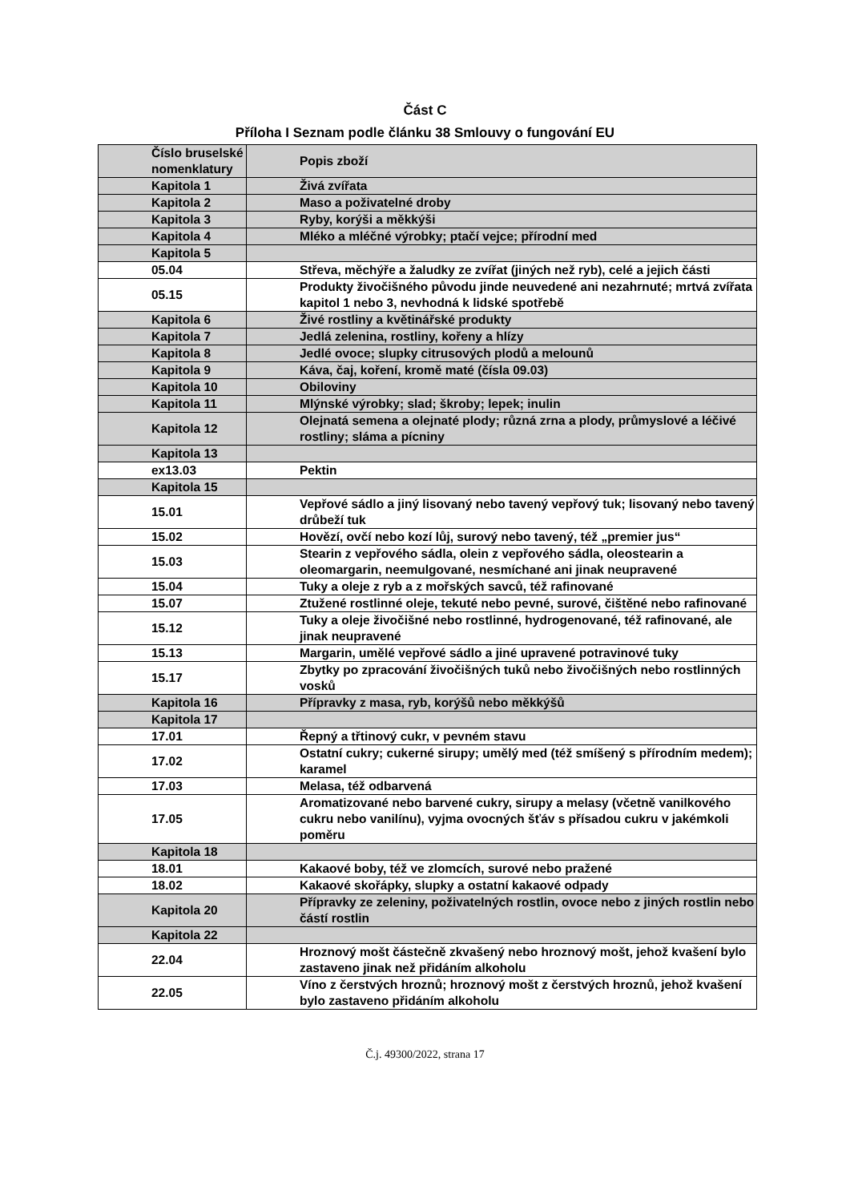Část C
Příloha I Seznam podle článku 38 Smlouvy o fungování EU
| Číslo bruselské nomenklatury | Popis zboží |
| Kapitola 1 | Živá zvířata |
| Kapitola 2 | Maso a poživatelné droby |
| Kapitola 3 | Ryby, korýši a měkkýši |
| Kapitola 4 | Mléko a mléčné výrobky; ptačí vejce; přírodní med |
| Kapitola 5 | |
| 05.04 | Střeva, měchýře a žaludky ze zvířat (jiných než ryb), celé a jejich části |
| 05.15 | Produkty živočišného původu jinde neuvedené ani nezahrnuté; mrtvá zvířata kapitol 1 nebo 3, nevhodná k lidské spotřebě |
| Kapitola 6 | Živé rostliny a květinářské produkty |
| Kapitola 7 | Jedlá zelenina, rostliny, kořeny a hlízy |
| Kapitola 8 | Jedlé ovoce; slupky citrusových plodů a melounů |
| Kapitola 9 | Káva, čaj, koření, kromě maté (čísla 09.03) |
| Kapitola 10 | Obiloviny |
| Kapitola 11 | Mlýnské výrobky; slad; škroby; lepek; inulin |
| Kapitola 12 | Olejnatá semena a olejnaté plody; různá zrna a plody, průmyslové a léčivé rostliny; sláma a pícniny |
| Kapitola 13 | |
| ex13.03 | Pektin |
| Kapitola 15 | |
| 15.01 | Vepřové sádlo a jiný lisovaný nebo tavený vepřový tuk; lisovaný nebo tavený drůbeží tuk |
| 15.02 | Hovězí, ovčí nebo kozí lůj, surový nebo tavený, též „premier jus“ |
| 15.03 | Stearin z vepřového sádla, olein z vepřového sádla, oleostearin a oleomargarin, neemulgované, nesmíchané ani jinak neupravené |
| 15.04 | Tuky a oleje z ryb a z mořských savců, též rafinované |
| 15.07 | Ztužené rostlinné oleje, tekuté nebo pevné, surové, čištěné nebo rafinované |
| 15.12 | Tuky a oleje živočišné nebo rostlinné, hydrogenované, též rafinované, ale jinak neupravené |
| 15.13 | Margarin, umělé vepřové sádlo a jiné upravené potravinové tuky |
| 15.17 | Zbytky po zpracování živočišných tuků nebo živočišných nebo rostlinných vosků |
| Kapitola 16 | Přípravky z masa, ryb, korýšů nebo měkkýšů |
| Kapitola 17 | |
| 17.01 | Řepný a třtinový cukr, v pevném stavu |
| 17.02 | Ostatní cukry; cukerné sirupy; umělý med (též smíšený s přírodním medem); karamel |
| 17.03 | Melasa, též odbarvená |
| 17.05 | Aromatizované nebo barvené cukry, sirupy a melasy (včetně vanilkového cukru nebo vanilínu), vyjma ovocných šťáv s přísadou cukru v jakémkoli poměru |
| Kapitola 18 | |
| 18.01 | Kakaové boby, též ve zlomcích, surové nebo pražené |
| 18.02 | Kakaové skořápky, slupky a ostatní kakaové odpady |
| Kapitola 20 | Přípravky ze zeleniny, poživatelných rostlin, ovoce nebo z jiných rostlin nebo částí rostlin |
| Kapitola 22 | |
| 22.04 | Hroznový mošt částečně zkvašený nebo hroznový mošt, jehož kvašení bylo zastaveno jinak než přidáním alkoholu |
| 22.05 | Víno z čerstvých hroznů; hroznový mošt z čerstvých hroznů, jehož kvašení bylo zastaveno přidáním alkoholu |
Č.j. 49300/2022, strana 17